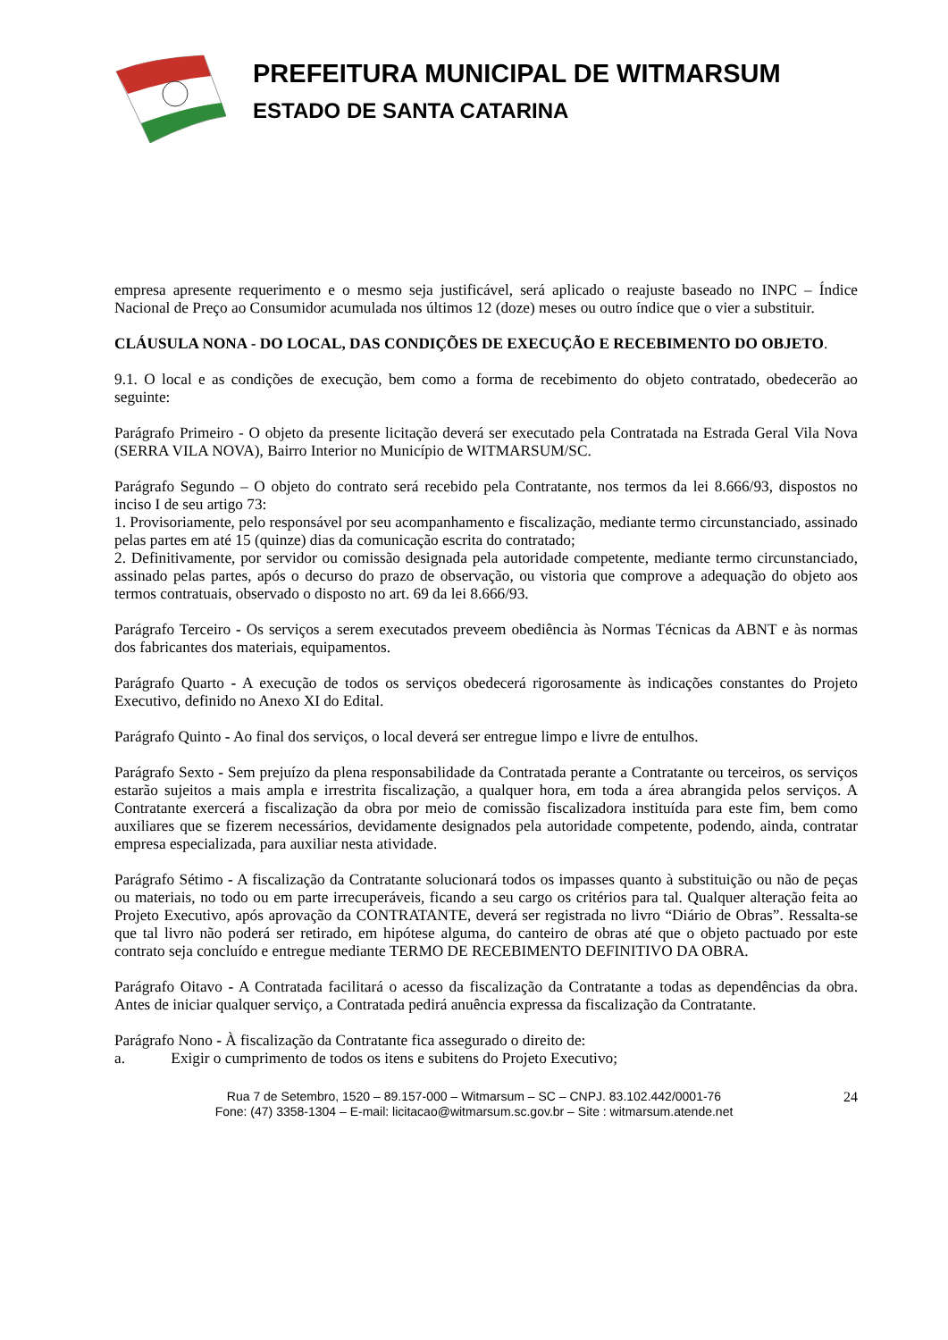PREFEITURA MUNICIPAL DE WITMARSUM
ESTADO DE SANTA CATARINA
empresa apresente requerimento e o mesmo seja justificável, será aplicado o reajuste baseado no INPC – Índice Nacional de Preço ao Consumidor acumulada nos últimos 12 (doze) meses ou outro índice que o vier a substituir.
CLÁUSULA NONA - DO LOCAL, DAS CONDIÇÕES DE EXECUÇÃO E RECEBIMENTO DO OBJETO.
9.1. O local e as condições de execução, bem como a forma de recebimento do objeto contratado, obedecerão ao seguinte:
Parágrafo Primeiro - O objeto da presente licitação deverá ser executado pela Contratada na Estrada Geral Vila Nova (SERRA VILA NOVA), Bairro Interior no Município de WITMARSUM/SC.
Parágrafo Segundo – O objeto do contrato será recebido pela Contratante, nos termos da lei 8.666/93, dispostos no inciso I de seu artigo 73:
1. Provisoriamente, pelo responsável por seu acompanhamento e fiscalização, mediante termo circunstanciado, assinado pelas partes em até 15 (quinze) dias da comunicação escrita do contratado;
2. Definitivamente, por servidor ou comissão designada pela autoridade competente, mediante termo circunstanciado, assinado pelas partes, após o decurso do prazo de observação, ou vistoria que comprove a adequação do objeto aos termos contratuais, observado o disposto no art. 69 da lei 8.666/93.
Parágrafo Terceiro - Os serviços a serem executados preveem obediência às Normas Técnicas da ABNT e às normas dos fabricantes dos materiais, equipamentos.
Parágrafo Quarto - A execução de todos os serviços obedecerá rigorosamente às indicações constantes do Projeto Executivo, definido no Anexo XI do Edital.
Parágrafo Quinto - Ao final dos serviços, o local deverá ser entregue limpo e livre de entulhos.
Parágrafo Sexto - Sem prejuízo da plena responsabilidade da Contratada perante a Contratante ou terceiros, os serviços estarão sujeitos a mais ampla e irrestrita fiscalização, a qualquer hora, em toda a área abrangida pelos serviços. A Contratante exercerá a fiscalização da obra por meio de comissão fiscalizadora instituída para este fim, bem como auxiliares que se fizerem necessários, devidamente designados pela autoridade competente, podendo, ainda, contratar empresa especializada, para auxiliar nesta atividade.
Parágrafo Sétimo - A fiscalização da Contratante solucionará todos os impasses quanto à substituição ou não de peças ou materiais, no todo ou em parte irrecuperáveis, ficando a seu cargo os critérios para tal. Qualquer alteração feita ao Projeto Executivo, após aprovação da CONTRATANTE, deverá ser registrada no livro “Diário de Obras”. Ressalta-se que tal livro não poderá ser retirado, em hipótese alguma, do canteiro de obras até que o objeto pactuado por este contrato seja concluído e entregue mediante TERMO DE RECEBIMENTO DEFINITIVO DA OBRA.
Parágrafo Oitavo - A Contratada facilitará o acesso da fiscalização da Contratante a todas as dependências da obra. Antes de iniciar qualquer serviço, a Contratada pedirá anuência expressa da fiscalização da Contratante.
Parágrafo Nono - À fiscalização da Contratante fica assegurado o direito de:
a. Exigir o cumprimento de todos os itens e subitens do Projeto Executivo;
24 Rua 7 de Setembro, 1520 – 89.157-000 – Witmarsum – SC – CNPJ. 83.102.442/0001-76
Fone: (47) 3358-1304 – E-mail: licitacao@witmarsum.sc.gov.br – Site : witmarsum.atende.net